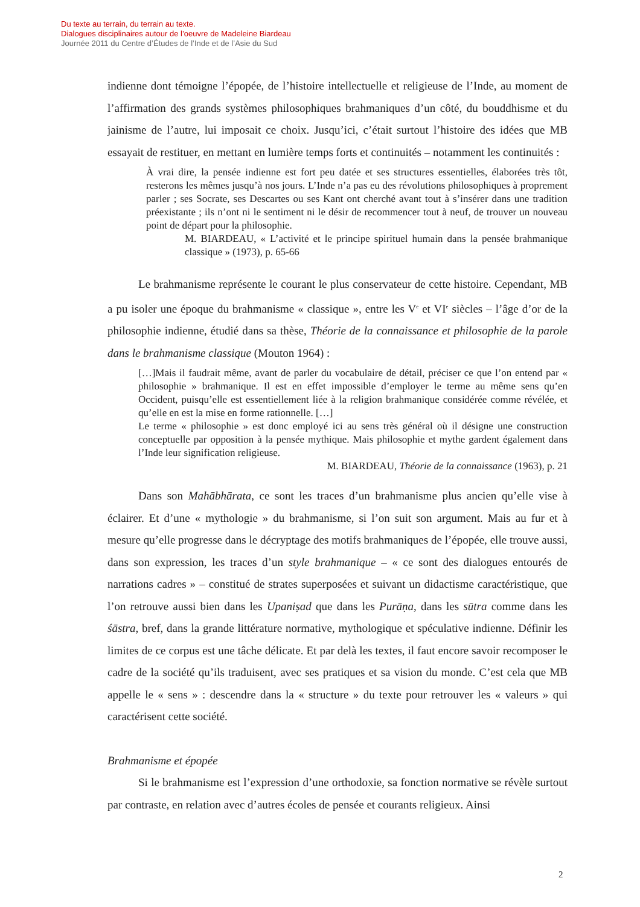Du texte au terrain, du terrain au texte.
Dialogues disciplinaires autour de l’oeuvre de Madeleine Biardeau
Journée 2011 du Centre d’Études de l’Inde et de l’Asie du Sud
indienne dont témoigne l’épopée, de l’histoire intellectuelle et religieuse de l’Inde, au moment de l’affirmation des grands systèmes philosophiques brahmaniques d’un côté, du bouddhisme et du jainisme de l’autre, lui imposait ce choix. Jusqu’ici, c’était surtout l’histoire des idées que MB essayait de restituer, en mettant en lumière temps forts et continuités – notamment les continuités :
À vrai dire, la pensée indienne est fort peu datée et ses structures essentielles, élaborées très tôt, resterons les mêmes jusqu’à nos jours. L’Inde n’a pas eu des révolutions philosophiques à proprement parler ; ses Socrate, ses Descartes ou ses Kant ont cherché avant tout à s’insérer dans une tradition préexistante ; ils n’ont ni le sentiment ni le désir de recommencer tout à neuf, de trouver un nouveau point de départ pour la philosophie.
M. BIARDEAU, « L’activité et le principe spirituel humain dans la pensée brahmanique classique » (1973), p. 65-66
Le brahmanisme représente le courant le plus conservateur de cette histoire. Cependant, MB a pu isoler une époque du brahmanisme « classique », entre les V<sup>e</sup> et VI<sup>e</sup> siècles – l’âge d’or de la philosophie indienne, étudié dans sa thèse, Théorie de la connaissance et philosophie de la parole dans le brahmanisme classique (Mouton 1964) :
[…]Mais il faudrait même, avant de parler du vocabulaire de détail, préciser ce que l’on entend par « philosophie » brahmanique. Il est en effet impossible d’employer le terme au même sens qu’en Occident, puisqu’elle est essentiellement liée à la religion brahmanique considérée comme révélée, et qu’elle en est la mise en forme rationnelle. […]
Le terme « philosophie » est donc employé ici au sens très général où il désigne une construction conceptuelle par opposition à la pensée mythique. Mais philosophie et mythe gardent également dans l’Inde leur signification religieuse.
M. BIARDEAU, Théorie de la connaissance (1963), p. 21
Dans son Mahābhārata, ce sont les traces d’un brahmanisme plus ancien qu’elle vise à éclairer. Et d’une « mythologie » du brahmanisme, si l’on suit son argument. Mais au fur et à mesure qu’elle progresse dans le décryptage des motifs brahmaniques de l’épopée, elle trouve aussi, dans son expression, les traces d’un style brahmanique – « ce sont des dialogues entourés de narrations cadres » – constitué de strates superposées et suivant un didactisme caractéristique, que l’on retrouve aussi bien dans les Upaniṣad que dans les Purāṇa, dans les sūtra comme dans les śāstra, bref, dans la grande littérature normative, mythologique et spéculative indienne. Définir les limites de ce corpus est une tâche délicate. Et par delà les textes, il faut encore savoir recomposer le cadre de la société qu’ils traduisent, avec ses pratiques et sa vision du monde. C’est cela que MB appelle le « sens » : descendre dans la « structure » du texte pour retrouver les « valeurs » qui caractérisent cette société.
Brahmanisme et épopée
Si le brahmanisme est l’expression d’une orthodoxie, sa fonction normative se révèle surtout par contraste, en relation avec d’autres écoles de pensée et courants religieux. Ainsi
2